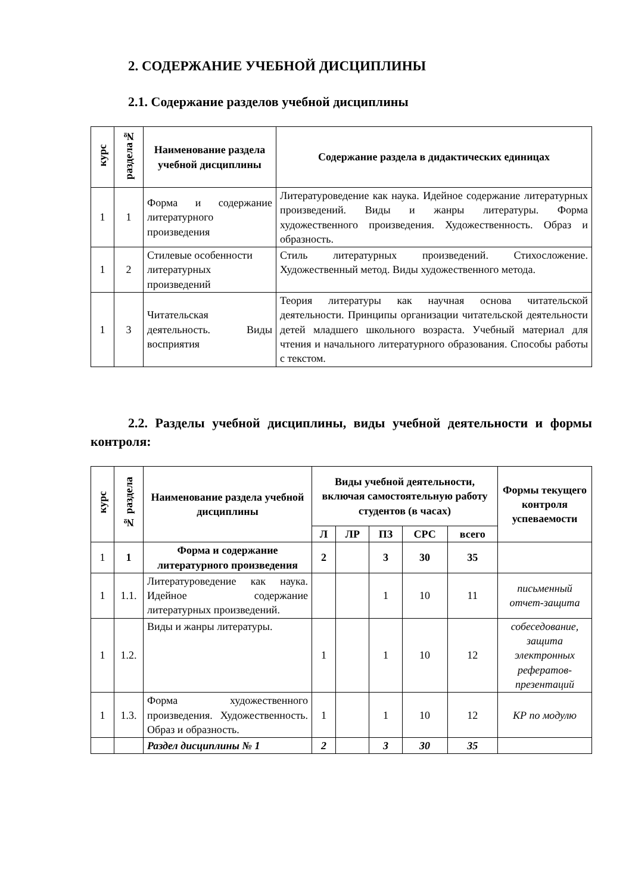2. СОДЕРЖАНИЕ УЧЕБНОЙ ДИСЦИПЛИНЫ
2.1. Содержание разделов учебной дисциплины
| курс | раздела№ | Наименование раздела учебной дисциплины | Содержание раздела в дидактических единицах |
| --- | --- | --- | --- |
| 1 | 1 | Форма и содержание литературного произведения | Литературоведение как наука. Идейное содержание литературных произведений. Виды и жанры литературы. Форма художественного произведения. Художественность. Образ и образность. |
| 1 | 2 | Стилевые особенности литературных произведений | Стиль литературных произведений. Стихосложение. Художественный метод. Виды художественного метода. |
| 1 | 3 | Читательская деятельность. Виды восприятия | Теория литературы как научная основа читательской деятельности. Принципы организации читательской деятельности детей младшего школьного возраста. Учебный материал для чтения и начального литературного образования. Способы работы с текстом. |
2.2. Разделы учебной дисциплины, виды учебной деятельности и формы контроля:
| курс | № раздела | Наименование раздела учебной дисциплины | Виды учебной деятельности, включая самостоятельную работу студентов (в часах) | | | | | Формы текущего контроля успеваемости |
| --- | --- | --- | --- | --- | --- | --- | --- | --- |
| | | | Л | ЛР | ПЗ | СРС | всего | |
| 1 | 1 | Форма и содержание литературного произведения | 2 | | 3 | 30 | 35 | |
| 1 | 1.1. | Литературоведение как наука. Идейное содержание литературных произведений. | | | 1 | 10 | 11 | письменный отчет-защита |
| 1 | 1.2. | Виды и жанры литературы. | 1 | | 1 | 10 | 12 | собеседование, защита электронных рефератов-презентаций |
| 1 | 1.3. | Форма художественного произведения. Художественность. Образ и образность. | 1 | | 1 | 10 | 12 | КР по модулю |
| | | Раздел дисциплины № 1 | 2 | | 3 | 30 | 35 | |